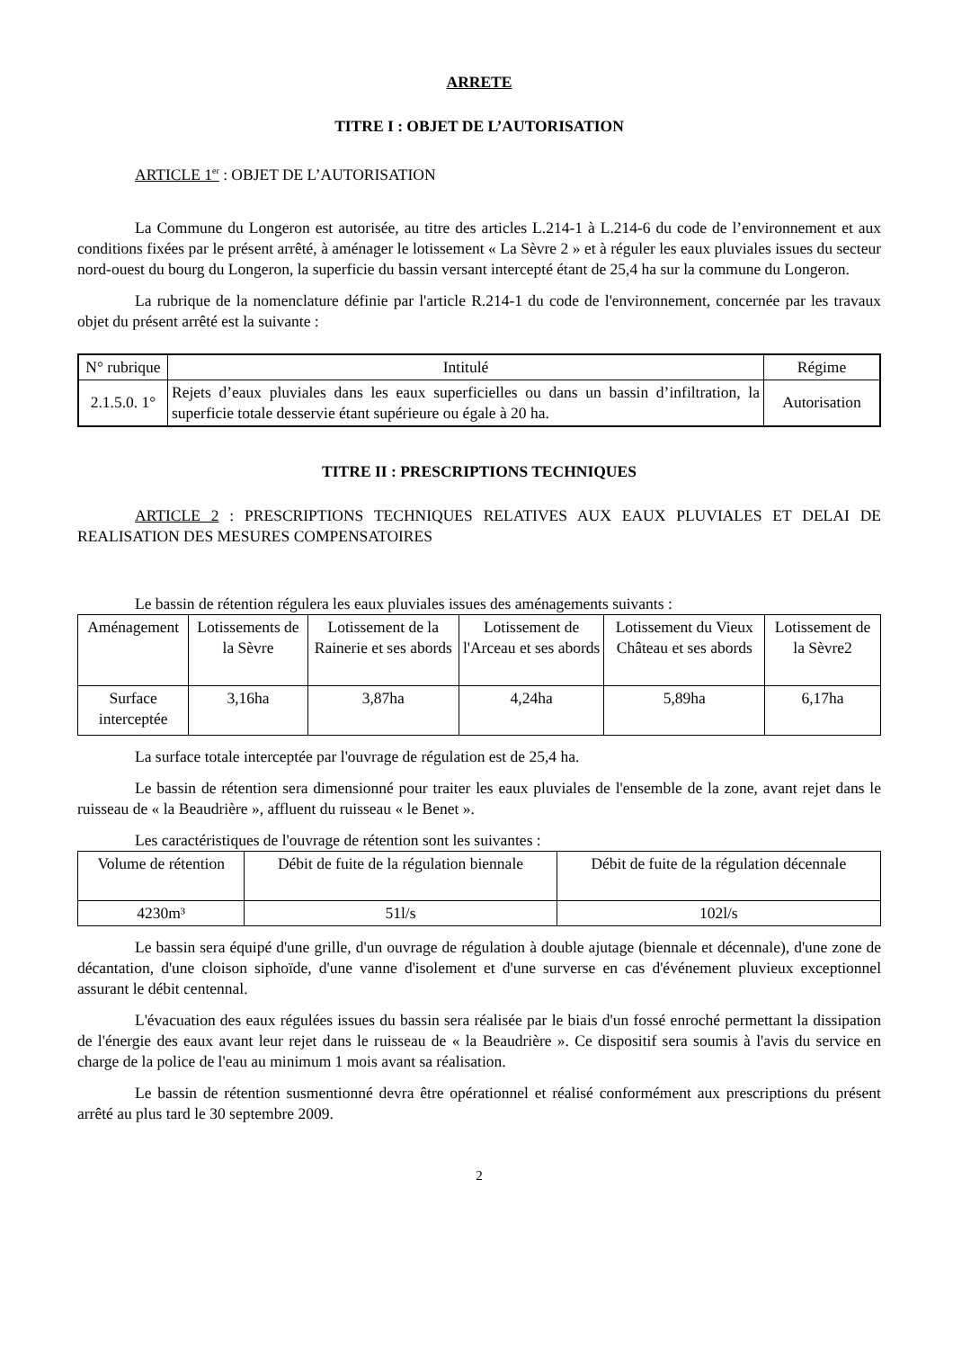ARRETE
TITRE I : OBJET DE L’AUTORISATION
ARTICLE 1<sup>er</sup> : OBJET DE L’AUTORISATION
La Commune du Longeron est autorisée, au titre des articles L.214-1 à L.214-6 du code de l’environnement et aux conditions fixées par le présent arrêté, à aménager le lotissement « La Sèvre 2 » et à réguler les eaux pluviales issues du secteur nord-ouest du bourg du Longeron, la superficie du bassin versant intercepté étant de 25,4 ha sur la commune du Longeron.
La rubrique de la nomenclature définie par l'article R.214-1 du code de l'environnement, concernée par les travaux objet du présent arrêté est la suivante :
| N° rubrique | Intitulé | Régime |
| --- | --- | --- |
| 2.1.5.0. 1° | Rejets d’eaux pluviales dans les eaux superficielles ou dans un bassin d’infiltration, la superficie totale desservie étant supérieure ou égale à 20 ha. | Autorisation |
TITRE II : PRESCRIPTIONS TECHNIQUES
ARTICLE 2 : PRESCRIPTIONS TECHNIQUES RELATIVES AUX EAUX PLUVIALES ET DELAI DE REALISATION DES MESURES COMPENSATOIRES
Le bassin de rétention régulera les eaux pluviales issues des aménagements suivants :
| Aménagement | Lotissements de la Sèvre | Lotissement de la Rainerie et ses abords | Lotissement de l'Arceau et ses abords | Lotissement du Vieux Château et ses abords | Lotissement de la Sèvre2 |
| Surface interceptée | 3,16ha | 3,87ha | 4,24ha | 5,89ha | 6,17ha |
La surface totale interceptée par l'ouvrage de régulation est de 25,4 ha.
Le bassin de rétention sera dimensionné pour traiter les eaux pluviales de l'ensemble de la zone, avant rejet dans le ruisseau de « la Beaudrière », affluent du ruisseau « le Benet ».
Les caractéristiques de l'ouvrage de rétention sont les suivantes :
| Volume de rétention | Débit de fuite de la régulation biennale | Débit de fuite de la régulation décennale |
| 4230m³ | 51l/s | 102l/s |
Le bassin sera équipé d'une grille, d'un ouvrage de régulation à double ajutage (biennale et décennale), d'une zone de décantation, d'une cloison siphoïde, d'une vanne d'isolement et d'une surverse en cas d'événement pluvieux exceptionnel assurant le débit centennal.
L'évacuation des eaux régulées issues du bassin sera réalisée par le biais d'un fossé enroché permettant la dissipation de l'énergie des eaux avant leur rejet dans le ruisseau de « la Beaudrière ». Ce dispositif sera soumis à l'avis du service en charge de la police de l'eau au minimum 1 mois avant sa réalisation.
Le bassin de rétention susmentionné devra être opérationnel et réalisé conformément aux prescriptions du présent arrêté au plus tard le 30 septembre 2009.
2